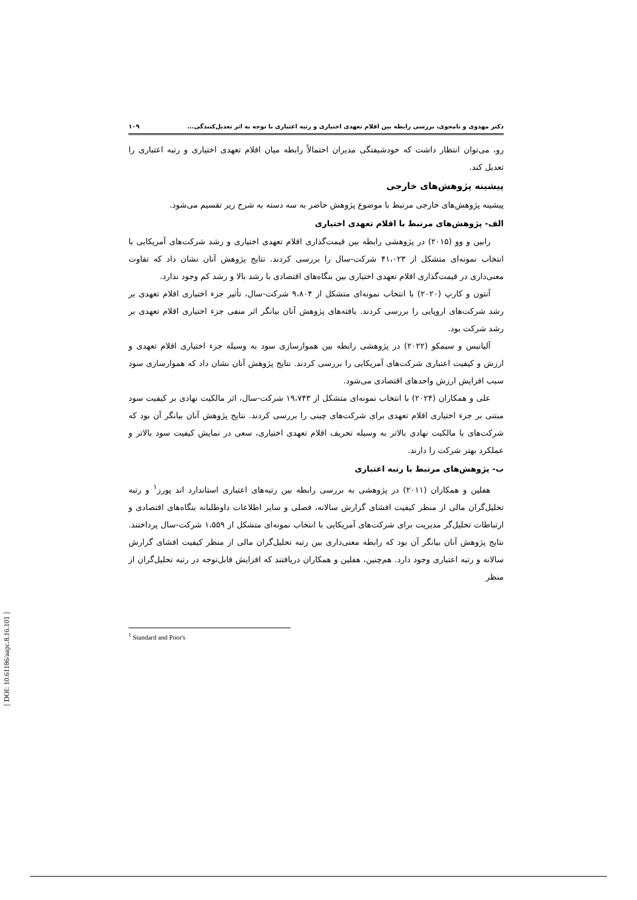دکتر مهدوی و نامجوی، بررسی رابطه بین اقلام تعهدی اختیاری و رتبه اعتباری با توجه به اثر تعدیل‌کنندگی... ۱۰۹
رو، می‌توان انتظار داشت که خودشیفتگی مدیران احتمالاً رابطه میان اقلام تعهدی اختیاری و رتبه اعتباری را تعدیل کند.
پیشینه پژوهش‌های خارجی
پیشینه پژوهش‌های خارجی مرتبط با موضوع پژوهش حاضر به سه دسته به شرح زیر تقسیم می‌شود.
الف- پژوهش‌های مرتبط با اقلام تعهدی اختیاری
رابین و وو (۲۰۱۵) در پژوهشی رابطه بین قیمت‌گذاری اقلام تعهدی اختیاری و رشد شرکت‌های آمریکایی با انتخاب نمونه‌ای متشکل از ۴۱،۰۲۳ شرکت-سال را بررسی کردند. نتایج پژوهش آنان نشان داد که تفاوت معنی‌داری در قیمت‌گذاری اقلام تعهدی اختیاری بین بنگاه‌های اقتصادی با رشد بالا و رشد کم وجود ندارد.
آنتون و کارپ (۲۰۲۰) با انتخاب نمونه‌ای متشکل از ۹،۸۰۴ شرکت-سال، تأثیر جزء اختیاری اقلام تعهدی بر رشد شرکت‌های اروپایی را بررسی کردند. یافته‌های پژوهش آنان بیانگر اثر منفی جزء اختیاری اقلام تعهدی بر رشد شرکت بود.
آلیانیس و سیمکو (۲۰۲۲) در پژوهشی رابطه بین هموارسازی سود به وسیله جزء اختیاری اقلام تعهدی و ارزش و کیفیت اعتباری شرکت‌های آمریکایی را بررسی کردند. نتایج پژوهش آنان نشان داد که هموارسازی سود سبب افزایش ارزش واحدهای اقتصادی می‌شود.
علی و همکاران (۲۰۲۴) با انتخاب نمونه‌ای متشکل از ۱۹،۷۴۳ شرکت-سال، اثر مالکیت نهادی بر کیفیت سود مبتنی بر جزء اختیاری اقلام تعهدی برای شرکت‌های چینی را بررسی کردند. نتایج پژوهش آنان بیانگر آن بود که شرکت‌های با مالکیت نهادی بالاتر به وسیله تحریف اقلام تعهدی اختیاری، سعی در نمایش کیفیت سود بالاتر و عملکرد بهتر شرکت را دارند.
ب- پژوهش‌های مرتبط با رتبه اعتباری
هفلین و همکاران (۲۰۱۱) در پژوهشی به بررسی رابطه بین رتبه‌های اعتباری استاندارد اند پورز<sup>۱</sup> و رتبه تحلیل‌گران مالی از منظر کیفیت افشای گزارش سالانه، فصلی و سایر اطلاعات داوطلبانه بنگاه‌های اقتصادی و ارتباطات تحلیل‌گر مدیریت برای شرکت‌های آمریکایی با انتخاب نمونه‌ای متشکل از ۱،۵۵۹ شرکت-سال پرداختند. نتایج پژوهش آنان بیانگر آن بود که رابطه معنی‌داری بین رتبه تحلیل‌گران مالی از منظر کیفیت افشای گزارش سالانه و رتبه اعتباری وجود دارد. هم‌چنین، هفلین و همکاران دریافتند که افزایش قابل‌توجه در رتبه تحلیل‌گران از منظر
<sup>1</sup> Standard and Poor's
[ DOI: 10.61186/aapc.8.16.101 ]